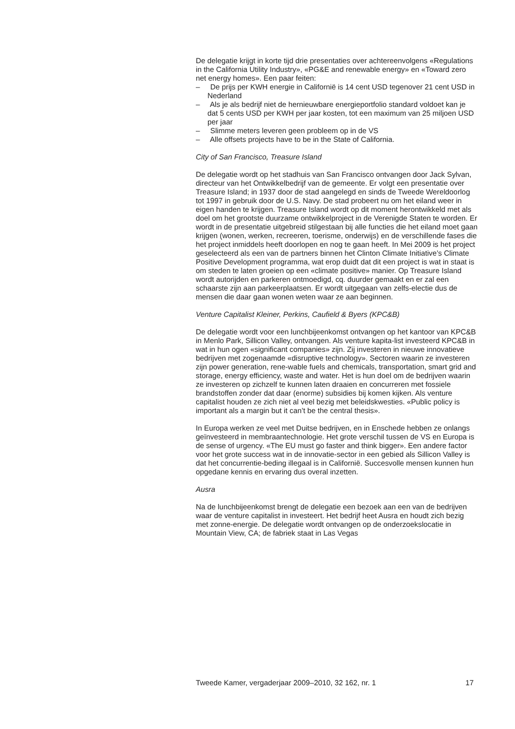De delegatie krijgt in korte tijd drie presentaties over achtereenvolgens «Regulations in the California Utility Industry», «PG&E and renewable energy» en «Toward zero net energy homes». Een paar feiten:
– De prijs per KWH energie in Californië is 14 cent USD tegenover 21 cent USD in Nederland
– Als je als bedrijf niet de hernieuwbare energieportfolio standard voldoet kan je dat 5 cents USD per KWH per jaar kosten, tot een maximum van 25 miljoen USD per jaar
– Slimme meters leveren geen probleem op in de VS
– Alle offsets projects have to be in the State of California.
City of San Francisco, Treasure Island
De delegatie wordt op het stadhuis van San Francisco ontvangen door Jack Sylvan, directeur van het Ontwikkelbedrijf van de gemeente. Er volgt een presentatie over Treasure Island; in 1937 door de stad aangelegd en sinds de Tweede Wereldoorlog tot 1997 in gebruik door de U.S. Navy. De stad probeert nu om het eiland weer in eigen handen te krijgen. Treasure Island wordt op dit moment herontwikkeld met als doel om het grootste duurzame ontwikkelproject in de Verenigde Staten te worden. Er wordt in de presentatie uitgebreid stilgestaan bij alle functies die het eiland moet gaan krijgen (wonen, werken, recreeren, toerisme, onderwijs) en de verschillende fases die het project inmiddels heeft doorlopen en nog te gaan heeft. In Mei 2009 is het project geselecteerd als een van de partners binnen het Clinton Climate Initiative’s Climate Positive Development programma, wat erop duidt dat dit een project is wat in staat is om steden te laten groeien op een «climate positive» manier. Op Treasure Island wordt autorijden en parkeren ontmoedigd, cq. duurder gemaakt en er zal een schaarste zijn aan parkeerplaatsen. Er wordt uitgegaan van zelfs-electie dus de mensen die daar gaan wonen weten waar ze aan beginnen.
Venture Capitalist Kleiner, Perkins, Caufield & Byers (KPC&B)
De delegatie wordt voor een lunchbijeenkomst ontvangen op het kantoor van KPC&B in Menlo Park, Sillicon Valley, ontvangen. Als venture kapita-list investeerd KPC&B in wat in hun ogen «significant companies» zijn. Zij investeren in nieuwe innovatieve bedrijven met zogenaamde «disruptive technology». Sectoren waarin ze investeren zijn power generation, rene-wable fuels and chemicals, transportation, smart grid and storage, energy efficiency, waste and water. Het is hun doel om de bedrijven waarin ze investeren op zichzelf te kunnen laten draaien en concurreren met fossiele brandstoffen zonder dat daar (enorme) subsidies bij komen kijken. Als venture capitalist houden ze zich niet al veel bezig met beleidskwesties. «Public policy is important als a margin but it can’t be the central thesis».
In Europa werken ze veel met Duitse bedrijven, en in Enschede hebben ze onlangs geïnvesteerd in membraantechnologie. Het grote verschil tussen de VS en Europa is de sense of urgency. «The EU must go faster and think bigger». Een andere factor voor het grote success wat in de innovatie-sector in een gebied als Sillicon Valley is dat het concurrentie-beding illegaal is in Californië. Succesvolle mensen kunnen hun opgedane kennis en ervaring dus overal inzetten.
Ausra
Na de lunchbijeenkomst brengt de delegatie een bezoek aan een van de bedrijven waar de venture capitalist in investeert. Het bedrijf heet Ausra en houdt zich bezig met zonne-energie. De delegatie wordt ontvangen op de onderzoekslocatie in Mountain View, CA; de fabriek staat in Las Vegas
Tweede Kamer, vergaderjaar 2009–2010, 32 162, nr. 1 17